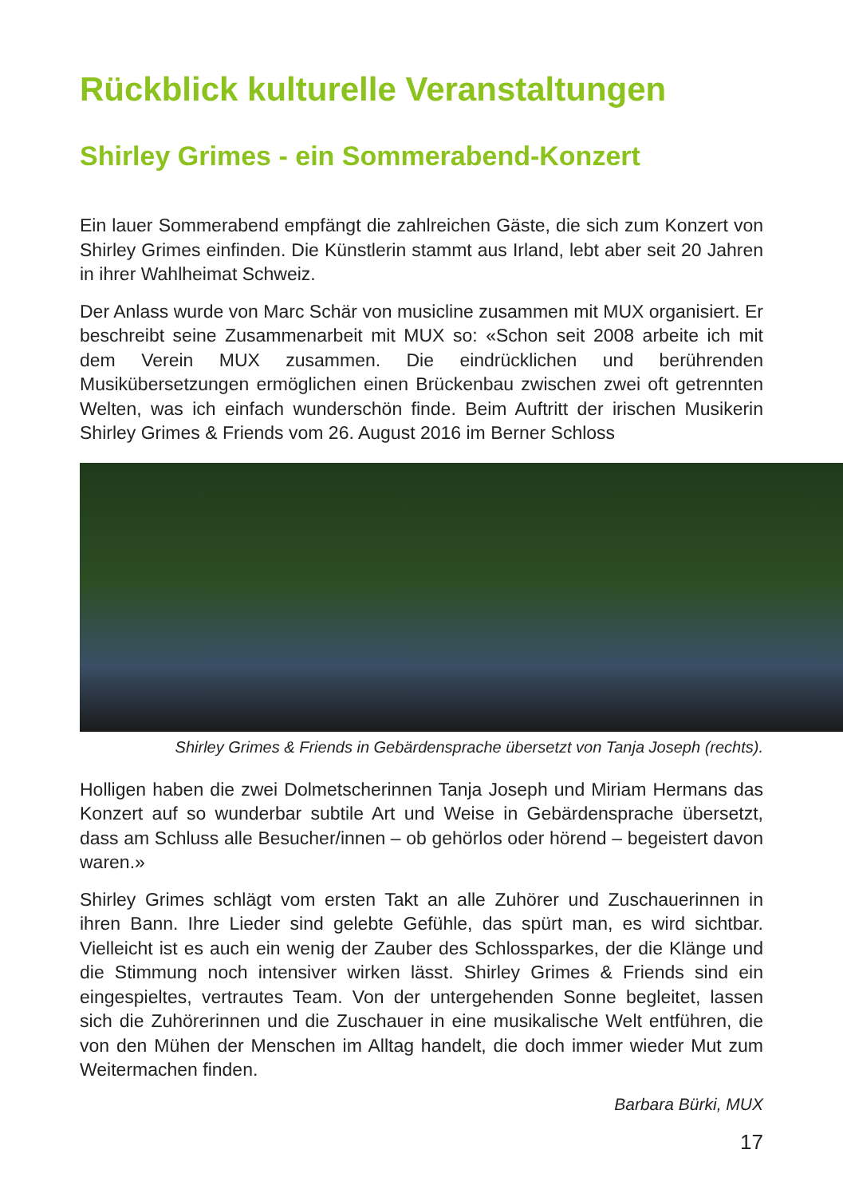Rückblick kulturelle Veranstaltungen
Shirley Grimes - ein Sommerabend-Konzert
Ein lauer Sommerabend empfängt die zahlreichen Gäste, die sich zum Konzert von Shirley Grimes einfinden. Die Künstlerin stammt aus Irland, lebt aber seit 20 Jahren in ihrer Wahlheimat Schweiz.
Der Anlass wurde von Marc Schär von musicline zusammen mit MUX organisiert. Er beschreibt seine Zusammenarbeit mit MUX so: «Schon seit 2008 arbeite ich mit dem Verein MUX zusammen. Die eindrücklichen und berührenden Musikübersetzungen ermöglichen einen Brückenbau zwischen zwei oft getrennten Welten, was ich einfach wunderschön finde. Beim Auftritt der irischen Musikerin Shirley Grimes & Friends vom 26. August 2016 im Berner Schloss
Shirley Grimes & Friends in Gebärdensprache übersetzt von Tanja Joseph (rechts).
Holligen haben die zwei Dolmetscherinnen Tanja Joseph und Miriam Hermans das Konzert auf so wunderbar subtile Art und Weise in Gebärdensprache übersetzt, dass am Schluss alle Besucher/innen – ob gehörlos oder hörend – begeistert davon waren.»
Shirley Grimes schlägt vom ersten Takt an alle Zuhörer und Zuschauerinnen in ihren Bann. Ihre Lieder sind gelebte Gefühle, das spürt man, es wird sichtbar. Vielleicht ist es auch ein wenig der Zauber des Schlossparkes, der die Klänge und die Stimmung noch intensiver wirken lässt. Shirley Grimes & Friends sind ein eingespieltes, vertrautes Team. Von der untergehenden Sonne begleitet, lassen sich die Zuhörerinnen und die Zuschauer in eine musikalische Welt entführen, die von den Mühen der Menschen im Alltag handelt, die doch immer wieder Mut zum Weitermachen finden.
Barbara Bürki, MUX
17